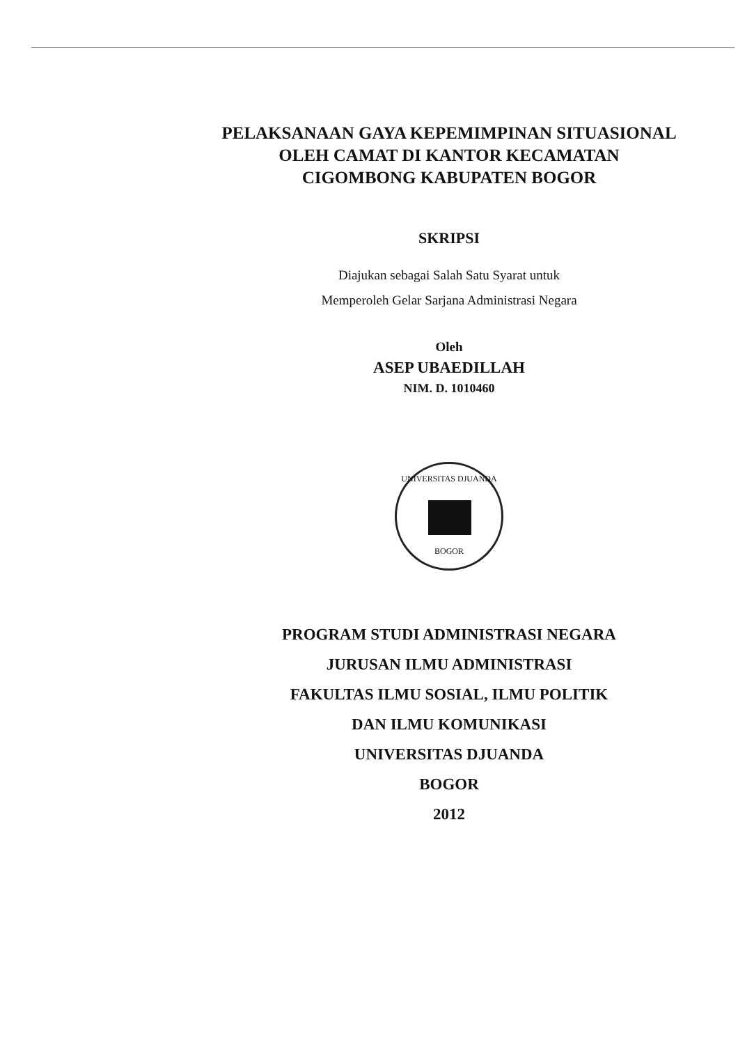PELAKSANAAN GAYA KEPEMIMPINAN SITUASIONAL
OLEH CAMAT DI KANTOR KECAMATAN
CIGOMBONG KABUPATEN BOGOR
SKRIPSI
Diajukan sebagai Salah Satu Syarat untuk
Memperoleh Gelar Sarjana Administrasi Negara
Oleh
ASEP UBAEDILLAH
NIM. D. 1010460
UNIVERSITAS DJUANDA
BOGOR
PROGRAM STUDI ADMINISTRASI NEGARA
JURUSAN ILMU ADMINISTRASI
FAKULTAS ILMU SOSIAL, ILMU POLITIK
DAN ILMU KOMUNIKASI
UNIVERSITAS DJUANDA
BOGOR
2012